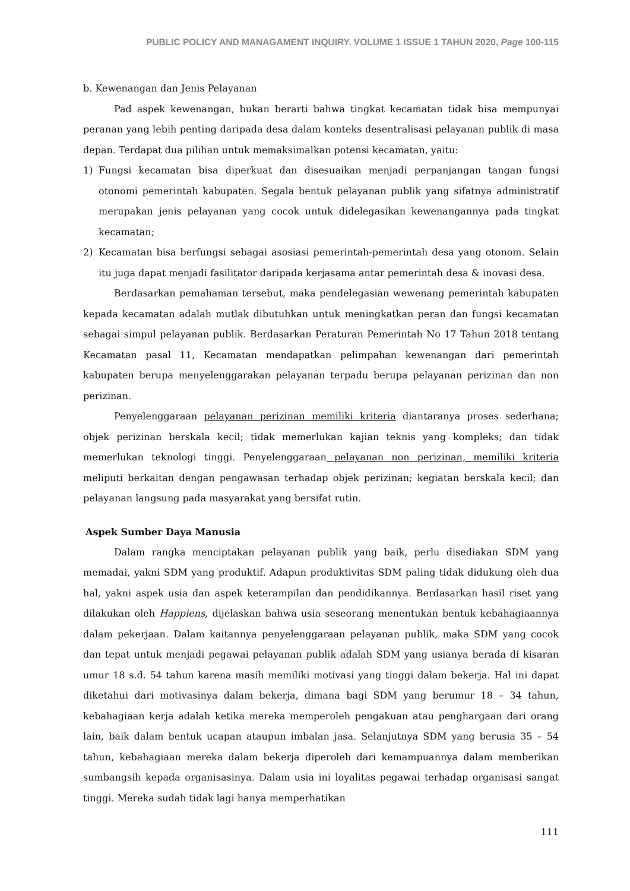PUBLIC POLICY AND MANAGAMENT INQUIRY. VOLUME 1 ISSUE 1 TAHUN 2020, Page 100-115
b. Kewenangan dan Jenis Pelayanan
Pad aspek kewenangan, bukan berarti bahwa tingkat kecamatan tidak bisa mempunyai peranan yang lebih penting daripada desa dalam konteks desentralisasi pelayanan publik di masa depan. Terdapat dua pilihan untuk memaksimalkan potensi kecamatan, yaitu:
1) Fungsi kecamatan bisa diperkuat dan disesuaikan menjadi perpanjangan tangan fungsi otonomi pemerintah kabupaten. Segala bentuk pelayanan publik yang sifatnya administratif merupakan jenis pelayanan yang cocok untuk didelegasikan kewenangannya pada tingkat kecamatan;
2) Kecamatan bisa berfungsi sebagai asosiasi pemerintah-pemerintah desa yang otonom. Selain itu juga dapat menjadi fasilitator daripada kerjasama antar pemerintah desa & inovasi desa.
Berdasarkan pemahaman tersebut, maka pendelegasian wewenang pemerintah kabupaten kepada kecamatan adalah mutlak dibutuhkan untuk meningkatkan peran dan fungsi kecamatan sebagai simpul pelayanan publik. Berdasarkan Peraturan Pemerintah No 17 Tahun 2018 tentang Kecamatan pasal 11, Kecamatan mendapatkan pelimpahan kewenangan dari pemerintah kabupaten berupa menyelenggarakan pelayanan terpadu berupa pelayanan perizinan dan non perizinan.
Penyelenggaraan pelayanan perizinan memiliki kriteria diantaranya proses sederhana; objek perizinan berskala kecil; tidak memerlukan kajian teknis yang kompleks; dan tidak memerlukan teknologi tinggi. Penyelenggaraan pelayanan non perizinan, memiliki kriteria meliputi berkaitan dengan pengawasan terhadap objek perizinan; kegiatan berskala kecil; dan pelayanan langsung pada masyarakat yang bersifat rutin.
Aspek Sumber Daya Manusia
Dalam rangka menciptakan pelayanan publik yang baik, perlu disediakan SDM yang memadai, yakni SDM yang produktif. Adapun produktivitas SDM paling tidak didukung oleh dua hal, yakni aspek usia dan aspek keterampilan dan pendidikannya. Berdasarkan hasil riset yang dilakukan oleh Happiens, dijelaskan bahwa usia seseorang menentukan bentuk kebahagiaannya dalam pekerjaan. Dalam kaitannya penyelenggaraan pelayanan publik, maka SDM yang cocok dan tepat untuk menjadi pegawai pelayanan publik adalah SDM yang usianya berada di kisaran umur 18 s.d. 54 tahun karena masih memiliki motivasi yang tinggi dalam bekerja. Hal ini dapat diketahui dari motivasinya dalam bekerja, dimana bagi SDM yang berumur 18 – 34 tahun, kebahagiaan kerja adalah ketika mereka memperoleh pengakuan atau penghargaan dari orang lain, baik dalam bentuk ucapan ataupun imbalan jasa. Selanjutnya SDM yang berusia 35 – 54 tahun, kebahagiaan mereka dalam bekerja diperoleh dari kemampuannya dalam memberikan sumbangsih kepada organisasinya. Dalam usia ini loyalitas pegawai terhadap organisasi sangat tinggi. Mereka sudah tidak lagi hanya memperhatikan
111